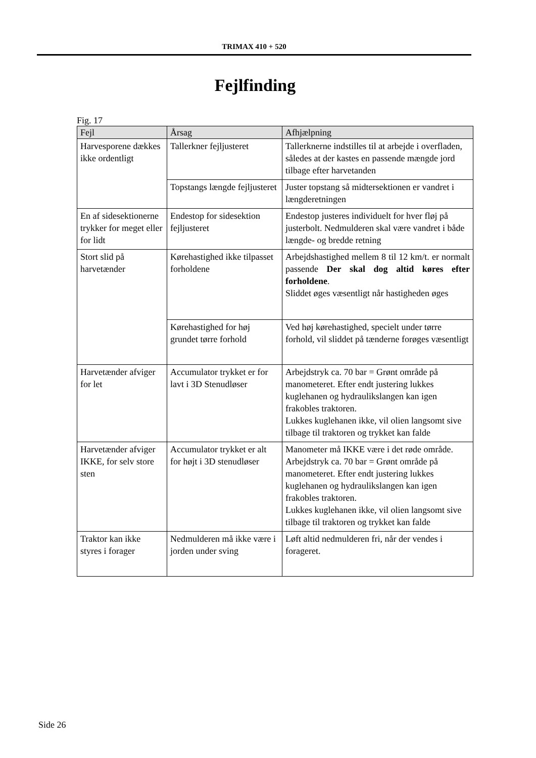TRIMAX 410 + 520
Fejlfinding
Fig. 17
| Fejl | Årsag | Afhjælpning |
| --- | --- | --- |
| Harvesporene dækkes ikke ordentligt | Tallerkner fejljusteret | Tallerknerne indstilles til at arbejde i overfladen, således at der kastes en passende mængde jord tilbage efter harvetanden |
| | Topstangs længde fejljusteret | Juster topstang så midtersektionen er vandret i længderetningen |
| En af sidesektionerne trykker for meget eller for lidt | Endestop for sidesektion fejljusteret | Endestop justeres individuelt for hver fløj på justerbolt. Nedmulderen skal være vandret i både længde- og bredde retning |
| Stort slid på harvetænder | Kørehastighed ikke tilpasset forholdene | Arbejdshastighed mellem 8 til 12 km/t. er normalt passende Der skal dog altid køres efter forholdene . Sliddet øges væsentligt når hastigheden øges |
| | Kørehastighed for høj grundet tørre forhold | Ved høj kørehastighed, specielt under tørre forhold, vil sliddet på tænderne forøges væsentligt |
| Harvetænder afviger for let | Accumulator trykket er for lavt i 3D Stenudløser | Arbejdstryk ca. 70 bar = Grønt område på manometeret. Efter endt justering lukkes kuglehanen og hydraulikslangen kan igen frakobles traktoren. Lukkes kuglehanen ikke, vil olien langsomt sive tilbage til traktoren og trykket kan falde |
| Harvetænder afviger IKKE, for selv store sten | Accumulator trykket er alt for højt i 3D stenudløser | Manometer må IKKE være i det røde område. Arbejdstryk ca. 70 bar = Grønt område på manometeret. Efter endt justering lukkes kuglehanen og hydraulikslangen kan igen frakobles traktoren. Lukkes kuglehanen ikke, vil olien langsomt sive tilbage til traktoren og trykket kan falde |
| Traktor kan ikke styres i forager | Nedmulderen må ikke være i jorden under sving | Løft altid nedmulderen fri, når der vendes i forageret. |
Side 26